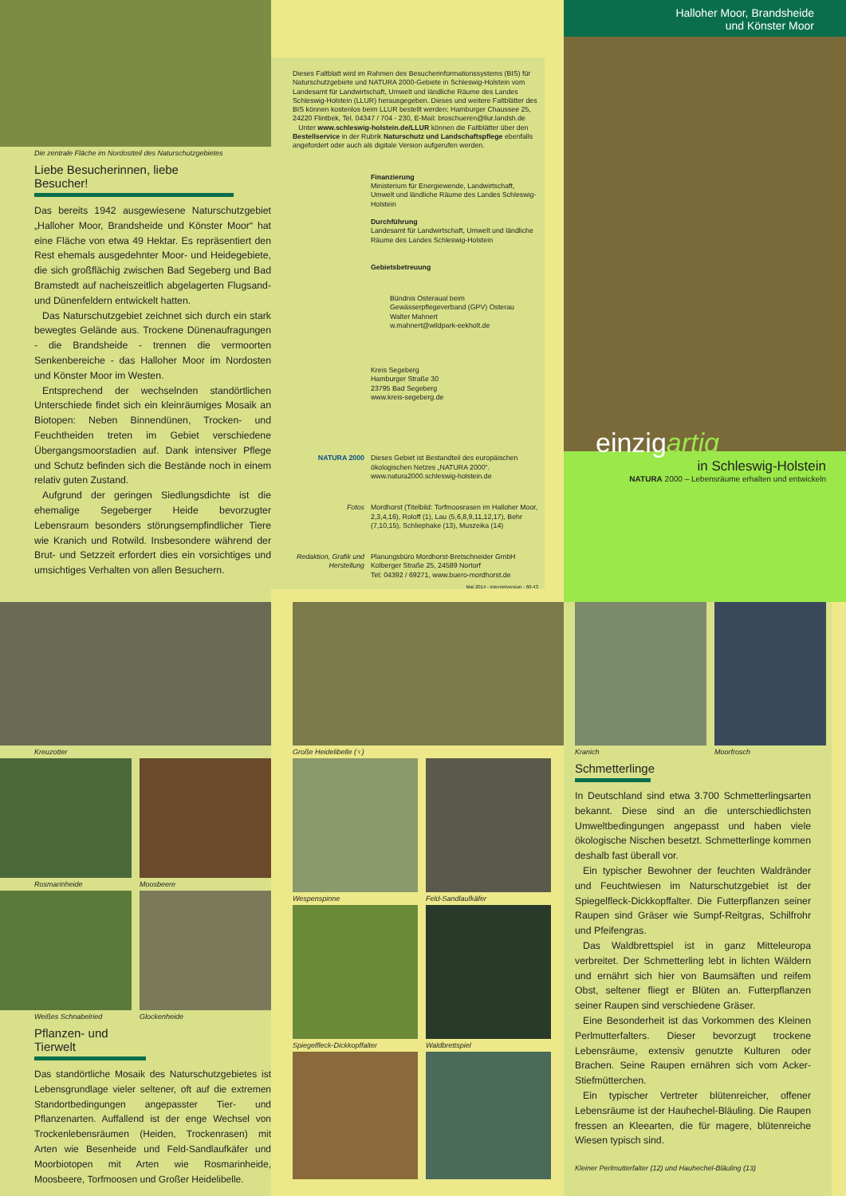Die zentrale Fläche im Nordostteil des Naturschutzgebietes
Liebe Besucherinnen, liebe Besucher!
Das bereits 1942 ausgewiesene Naturschutzgebiet „Halloher Moor, Brandsheide und Könster Moor“ hat eine Fläche von etwa 49 Hektar. Es repräsentiert den Rest ehemals ausgedehnter Moor- und Heidegebiete, die sich großflächig zwischen Bad Segeberg und Bad Bramstedt auf nacheiszeitlich abgelagerten Flugsand- und Dünenfeldern entwickelt hatten.
Das Naturschutzgebiet zeichnet sich durch ein stark bewegtes Gelände aus. Trockene Dünenaufragungen - die Brandsheide - trennen die vermoorten Senkenbereiche - das Halloher Moor im Nordosten und Könster Moor im Westen.
Entsprechend der wechselnden standörtlichen Unterschiede findet sich ein kleinräumiges Mosaik an Biotopen: Neben Binnendünen, Trocken- und Feuchtheiden treten im Gebiet verschiedene Übergangsmoorstadien auf. Dank intensiver Pflege und Schutz befinden sich die Bestände noch in einem relativ guten Zustand.
Aufgrund der geringen Siedlungsdichte ist die ehemalige Segeberger Heide bevorzugter Lebensraum besonders störungsempfindlicher Tiere wie Kranich und Rotwild. Insbesondere während der Brut- und Setzzeit erfordert dies ein vorsichtiges und umsichtiges Verhalten von allen Besuchern.
Dieses Faltblatt wird im Rahmen des Besucherinformationssystems (BIS) für Naturschutzgebiete und NATURA 2000-Gebiete in Schleswig-Holstein vom Landesamt für Landwirtschaft, Umwelt und ländliche Räume des Landes Schleswig-Holstein (LLUR) herausgegeben. Dieses und weitere Faltblätter des BIS können kostenlos beim LLUR bestellt werden: Hamburger Chaussee 25, 24220 Flintbek, Tel. 04347 / 704 - 230, E-Mail: broschueren@llur.landsh.de
Unter www.schleswig-holstein.de/LLUR können die Faltblätter über den Bestellservice in der Rubrik Naturschutz und Landschaftspflege ebenfalls angefordert oder auch als digitale Version aufgerufen werden.
Finanzierung
Ministerium für Energiewende, Landwirtschaft, Umwelt und ländliche Räume des Landes Schleswig-Holstein
Durchführung
Landesamt für Landwirtschaft, Umwelt und ländliche Räume des Landes Schleswig-Holstein
Gebietsbetreuung
Bündnis Osteraual beim Gewässerpflegeverband (GPV) Osterau
Walter Mahnert
w.mahnert@wildpark-eekholt.de
Kreis Segeberg
Hamburger Straße 30
23795 Bad Segeberg
www.kreis-segeberg.de
NATURA 2000 Dieses Gebiet ist Bestandteil des europäischen ökologischen Netzes „NATURA 2000“.
www.natura2000.schleswig-holstein.de
Fotos Mordhorst (Titelbild: Torfmoosrasen im Halloher Moor, 2,3,4,16), Roloff (1), Lau (5,6,8,9,11,12,17), Behr (7,10,15), Schliephake (13), Muszeika (14)
Redaktion, Grafik und Herstellung
Planungsbüro Mordhorst-Bretschneider GmbH
Kolberger Straße 25, 24589 Nortorf
Tel: 04392 / 69271, www.buero-mordhorst.de
Mai 2014 - Internetversion - 60-43
Halloher Moor, Brandsheide
und Könster Moor
einzigartig
in Schleswig-Holstein
NATURA 2000 – Lebensräume erhalten und entwickeln
Kreuzotter
Rosmarinheide Moosbeere
Weißes Schnabelried Glockenheide
Pflanzen- und Tierwelt
Das standörtliche Mosaik des Naturschutzgebietes ist Lebensgrundlage vieler seltener, oft auf die extremen Standortbedingungen angepasster Tier- und Pflanzenarten. Auffallend ist der enge Wechsel von Trockenlebensräumen (Heiden, Trockenrasen) mit Arten wie Besenheide und Feld-Sandlaufkäfer und Moorbiotopen mit Arten wie Rosmarinheide, Moosbeere, Torfmoosen und Großer Heidelibelle.
Große Heidelibelle (♀)
Wespenspinne Feld-Sandlaufkäfer
Spiegelfleck-Dickkopffalter Waldbrettspiel
Kranich Moorfrosch
Schmetterlinge
In Deutschland sind etwa 3.700 Schmetterlingsarten bekannt. Diese sind an die unterschiedlichsten Umweltbedingungen angepasst und haben viele ökologische Nischen besetzt. Schmetterlinge kommen deshalb fast überall vor.
Ein typischer Bewohner der feuchten Waldränder und Feuchtwiesen im Naturschutzgebiet ist der Spiegelfleck-Dickkopffalter. Die Futterpflanzen seiner Raupen sind Gräser wie Sumpf-Reitgras, Schilfrohr und Pfeifengras.
Das Waldbrettspiel ist in ganz Mitteleuropa verbreitet. Der Schmetterling lebt in lichten Wäldern und ernährt sich hier von Baumsäften und reifem Obst, seltener fliegt er Blüten an. Futterpflanzen seiner Raupen sind verschiedene Gräser.
Eine Besonderheit ist das Vorkommen des Kleinen Perlmutterfalters. Dieser bevorzugt trockene Lebensräume, extensiv genutzte Kulturen oder Brachen. Seine Raupen ernähren sich vom Acker-Stiefmütterchen.
Ein typischer Vertreter blütenreicher, offener Lebensräume ist der Hauhechel-Bläuling. Die Raupen fressen an Kleearten, die für magere, blütenreiche Wiesen typisch sind.
Kleiner Perlmutterfalter (12) und Hauhechel-Bläuling (13)